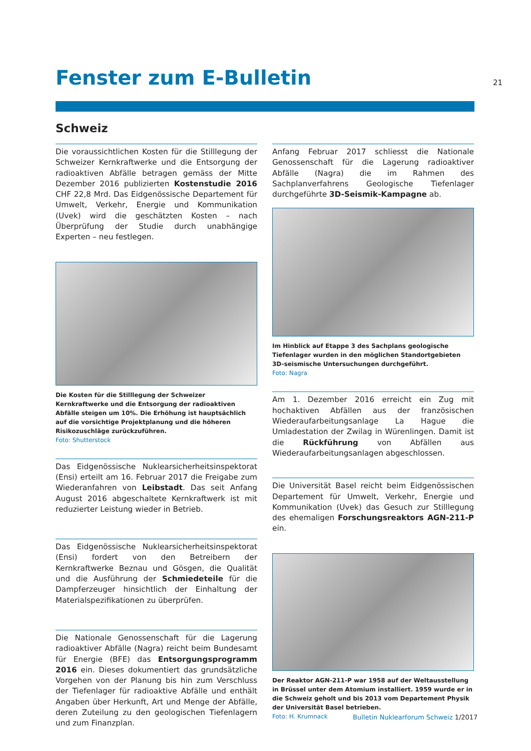Fenster zum E-Bulletin 21
Schweiz
Die voraussichtlichen Kosten für die Stilllegung der Schweizer Kernkraftwerke und die Entsorgung der radioaktiven Abfälle betragen gemäss der Mitte Dezember 2016 publizierten Kostenstudie 2016 CHF 22,8 Mrd. Das Eidgenössische Departement für Umwelt, Verkehr, Energie und Kommunikation (Uvek) wird die geschätzten Kosten – nach Überprüfung der Studie durch unabhängige Experten – neu festlegen.
Die Kosten für die Stilllegung der Schweizer Kernkraftwerke und die Entsorgung der radioaktiven Abfälle steigen um 10%. Die Erhöhung ist hauptsächlich auf die vorsichtige Projektplanung und die höheren Risikozuschläge zurückzuführen.
Foto: Shutterstock
Das Eidgenössische Nuklearsicherheitsinspektorat (Ensi) erteilt am 16. Februar 2017 die Freigabe zum Wiederanfahren von Leibstadt. Das seit Anfang August 2016 abgeschaltete Kernkraftwerk ist mit reduzierter Leistung wieder in Betrieb.
Das Eidgenössische Nuklearsicherheitsinspektorat (Ensi) fordert von den Betreibern der Kernkraftwerke Beznau und Gösgen, die Qualität und die Ausführung der Schmiedeteile für die Dampferzeuger hinsichtlich der Einhaltung der Materialspezifikationen zu überprüfen.
Die Nationale Genossenschaft für die Lagerung radioaktiver Abfälle (Nagra) reicht beim Bundesamt für Energie (BFE) das Entsorgungsprogramm 2016 ein. Dieses dokumentiert das grundsätzliche Vorgehen von der Planung bis hin zum Verschluss der Tiefenlager für radioaktive Abfälle und enthält Angaben über Herkunft, Art und Menge der Abfälle, deren Zuteilung zu den geologischen Tiefenlagern und zum Finanzplan.
Anfang Februar 2017 schliesst die Nationale Genossenschaft für die Lagerung radioaktiver Abfälle (Nagra) die im Rahmen des Sachplanverfahrens Geologische Tiefenlager durchgeführte 3D-Seismik-Kampagne ab.
Im Hinblick auf Etappe 3 des Sachplans geologische Tiefenlager wurden in den möglichen Standortgebieten 3D-seismische Untersuchungen durchgeführt.
Foto: Nagra
Am 1. Dezember 2016 erreicht ein Zug mit hochaktiven Abfällen aus der französischen Wiederaufarbeitungsanlage La Hague die Umladestation der Zwilag in Würenlingen. Damit ist die Rückführung von Abfällen aus Wiederaufarbeitungsanlagen abgeschlossen.
Die Universität Basel reicht beim Eidgenössischen Departement für Umwelt, Verkehr, Energie und Kommunikation (Uvek) das Gesuch zur Stilllegung des ehemaligen Forschungsreaktors AGN-211-P ein.
Der Reaktor AGN-211-P war 1958 auf der Weltausstellung in Brüssel unter dem Atomium installiert. 1959 wurde er in die Schweiz geholt und bis 2013 vom Departement Physik der Universität Basel betrieben.
Foto: H. Krumnack
Bulletin Nuklearforum Schweiz 1/2017